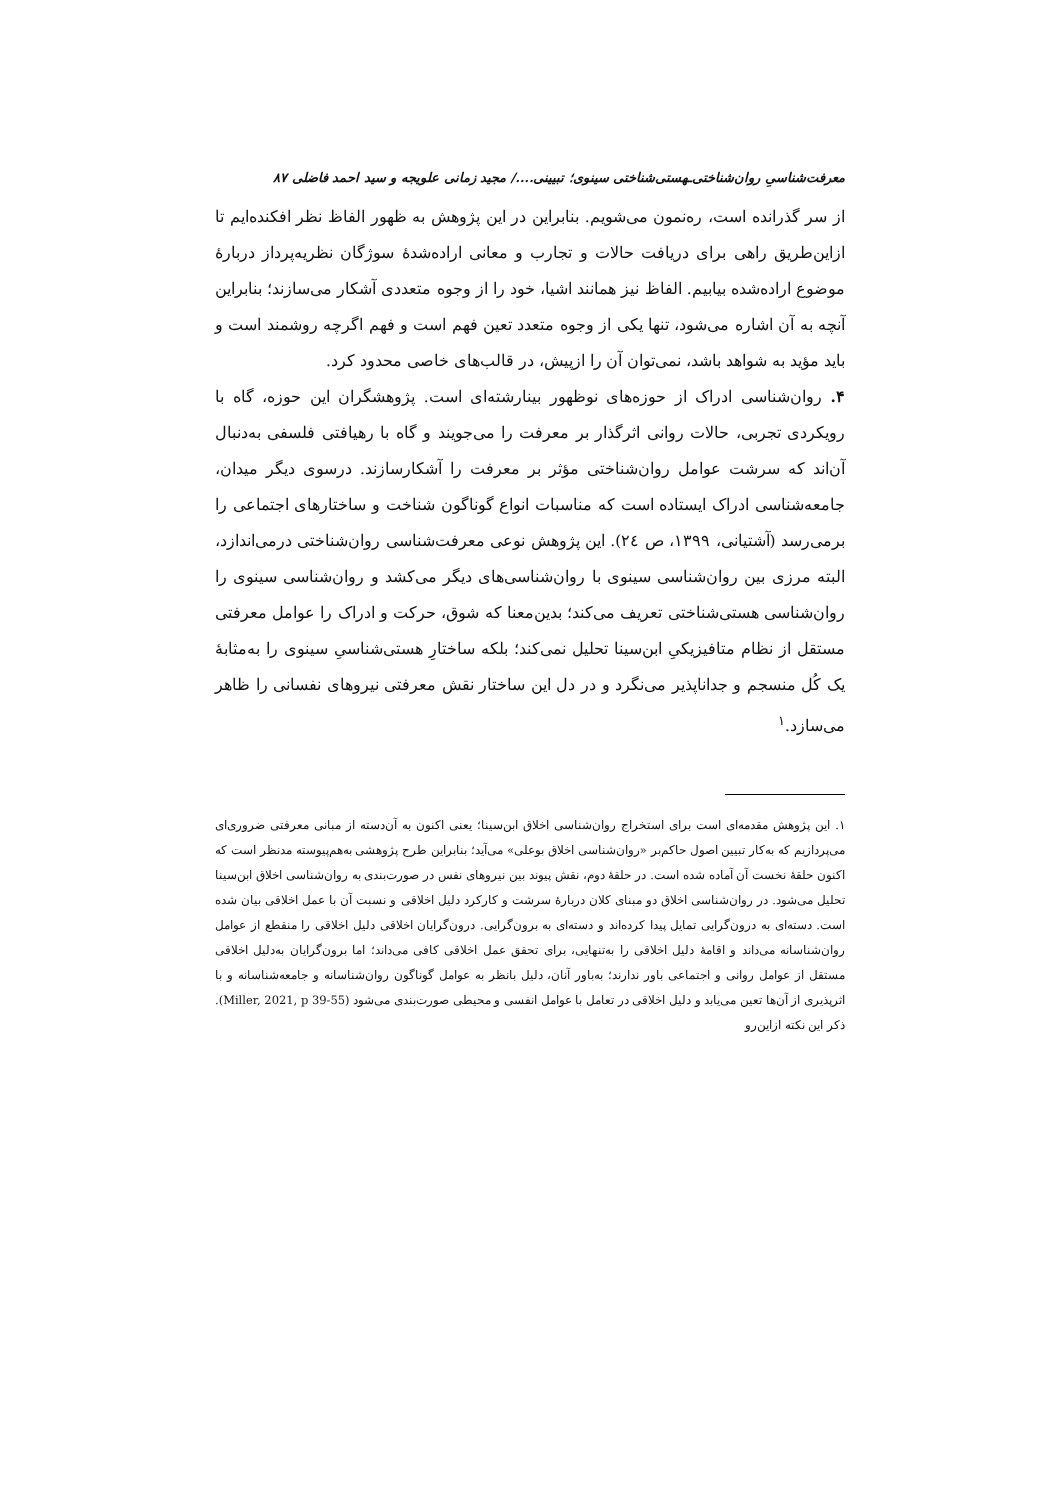معرفت‌شناسیِ روان‌شناختی‌ـهستی‌شناختی سینوی؛ تبیینی..../ مجید زمانی علویجه و سید احمد فاضلی ۸۷
از سر گذرانده است، ره‌نمون می‌شویم. بنابراین در این پژوهش به ظهور الفاظ نظر افکنده‌ایم تا ازاین‌طریق راهی برای دریافت حالات و تجارب و معانی اراده‌شدهٔ سوژگان نظریه‌پرداز دربارهٔ موضوع اراده‌شده بیابیم. الفاظ نیز همانند اشیا، خود را از وجوه متعددی آشکار می‌سازند؛ بنابراین آنچه به آن اشاره می‌شود، تنها یکی از وجوه متعدد تعین فهم است و فهم اگرچه روشمند است و باید مؤید به شواهد باشد، نمی‌توان آن را ازپیش، در قالب‌های خاصی محدود کرد.
۴. روان‌شناسی ادراک از حوزه‌های نوظهور بینارشته‌ای است. پژوهشگران این حوزه، گاه با رویکردی تجربی، حالات روانی اثرگذار بر معرفت را می‌جویند و گاه با رهیافتی فلسفی به‌دنبال آن‌اند که سرشت عوامل روان‌شناختی مؤثر بر معرفت را آشکارسازند. درسوی دیگر میدان، جامعه‌شناسی ادراک ایستاده است که مناسبات انواع گوناگون شناخت و ساختارهای اجتماعی را برمی‌رسد (آشتیانی، ۱۳۹۹، ص ۲٤). این پژوهش نوعی معرفت‌شناسی روان‌شناختی درمی‌اندازد، البته مرزی بین روان‌شناسی سینوی با روان‌شناسی‌های دیگر می‌کشد و روان‌شناسی سینوی را روان‌شناسی هستی‌شناختی تعریف می‌کند؛ بدین‌معنا که شوق، حرکت و ادراک را عوامل معرفتی مستقل از نظام متافیزیکیِ ابن‌سینا تحلیل نمی‌کند؛ بلکه ساختارِ هستی‌شناسیِ سینوی را به‌مثابهٔ یک کُل منسجم و جداناپذیر می‌نگرد و در دل این ساختار نقش معرفتی نیروهای نفسانی را ظاهر می‌سازد.<sup>۱</sup>
۱. این پژوهش مقدمه‌ای است برای استخراج روان‌شناسی اخلاق ابن‌سینا؛ یعنی اکنون به آن‌دسته از مبانی معرفتی ضروری‌ای می‌پردازیم که به‌کار تبیین اصول حاکم‌بر «روان‌شناسی اخلاق بوعلی» می‌آید؛ بنابراین طرح پژوهشی به‌هم‌پیوسته مدنظر است که اکنون حلقهٔ نخست آن آماده شده است. در حلقهٔ دوم، نقش پیوند بین نیروهای نفس در صورت‌بندی به روان‌شناسی اخلاق ابن‌سینا تحلیل می‌شود. در روان‌شناسی اخلاق دو مبنای کلان دربارهٔ سرشت و کارکرد دلیل اخلاقی و نسبت آن با عمل اخلاقی بیان شده است. دسته‌ای به درون‌گرایی تمایل پیدا کرده‌اند و دسته‌ای به برون‌گرایی. درون‌گرایان اخلاقی دلیل اخلاقی را منقطع از عوامل روان‌شناسانه می‌داند و اقامهٔ دلیل اخلاقی را به‌تنهایی، برای تحقق عمل اخلاقی کافی می‌داند؛ اما برون‌گرایان به‌دلیل اخلاقی مستقل از عوامل روانی و اجتماعی باور ندارند؛ به‌باور آنان، دلیل بانظر به عوامل گوناگون روان‌شناسانه و جامعه‌شناسانه و با اثرپذیری از آن‌ها تعین می‌یابد و دلیل اخلاقی در تعامل با عوامل انفسی و محیطی صورت‌بندی می‌شود (Miller, 2021, p 39-55). ذکر این نکته ازاین‌رو